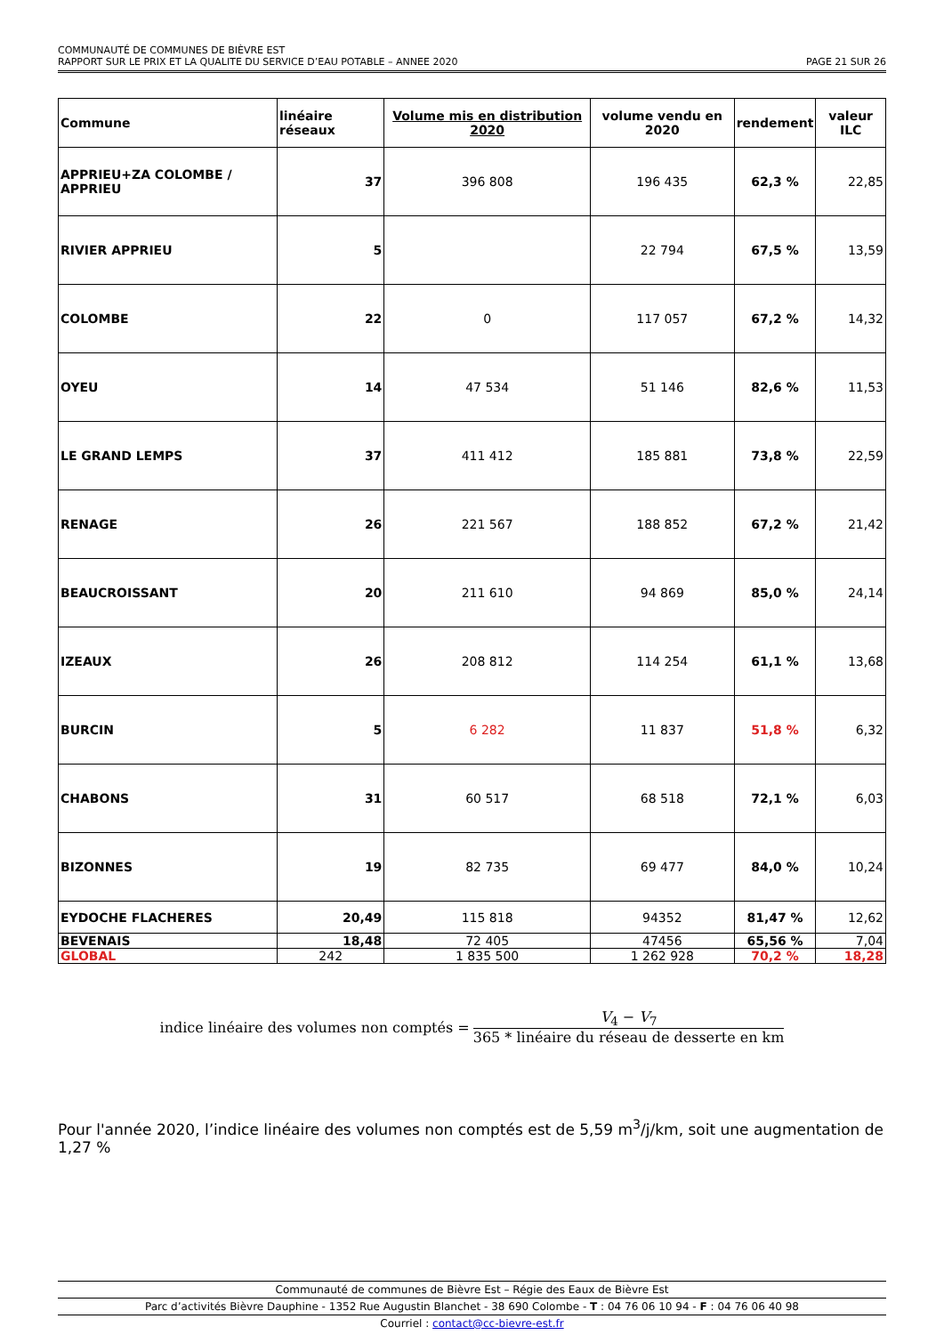COMMUNAUTÉ DE COMMUNES DE BIÈVRE EST
RAPPORT SUR LE PRIX ET LA QUALITE DU SERVICE D’EAU POTABLE – ANNEE 2020 PAGE 21 SUR 26
| Commune | linéaire réseaux | Volume mis en distribution 2020 | volume vendu en 2020 | rendement | valeur ILC |
| --- | --- | --- | --- | --- | --- |
| APPRIEU+ZA COLOMBE / APPRIEU | 37 | 396 808 | 196 435 | 62,3 % | 22,85 |
| RIVIER APPRIEU | 5 | | 22 794 | 67,5 % | 13,59 |
| COLOMBE | 22 | 0 | 117 057 | 67,2 % | 14,32 |
| OYEU | 14 | 47 534 | 51 146 | 82,6 % | 11,53 |
| LE GRAND LEMPS | 37 | 411 412 | 185 881 | 73,8 % | 22,59 |
| RENAGE | 26 | 221 567 | 188 852 | 67,2 % | 21,42 |
| BEAUCROISSANT | 20 | 211 610 | 94 869 | 85,0 % | 24,14 |
| IZEAUX | 26 | 208 812 | 114 254 | 61,1 % | 13,68 |
| BURCIN | 5 | 6 282 | 11 837 | 51,8 % | 6,32 |
| CHABONS | 31 | 60 517 | 68 518 | 72,1 % | 6,03 |
| BIZONNES | 19 | 82 735 | 69 477 | 84,0 % | 10,24 |
| EYDOCHE FLACHERES | 20,49 | 115 818 | 94352 | 81,47 % | 12,62 |
| BEVENAIS | 18,48 | 72 405 | 47456 | 65,56 % | 7,04 |
| GLOBAL | 242 | 1 835 500 | 1 262 928 | 70,2 % | 18,28 |
indice linéaire des volumes non comptés = V<sub>4</sub> − V<sub>7</sub> 365 * linéaire du réseau de desserte en km
Pour l'année 2020, l’indice linéaire des volumes non comptés est de 5,59 m<sup>3</sup>/j/km, soit une augmentation de 1,27 %
Communauté de communes de Bièvre Est – Régie des Eaux de Bièvre Est
Parc d’activités Bièvre Dauphine - 1352 Rue Augustin Blanchet - 38 690 Colombe - T : 04 76 06 10 94 - F : 04 76 06 40 98
Courriel : contact@cc-bievre-est.fr